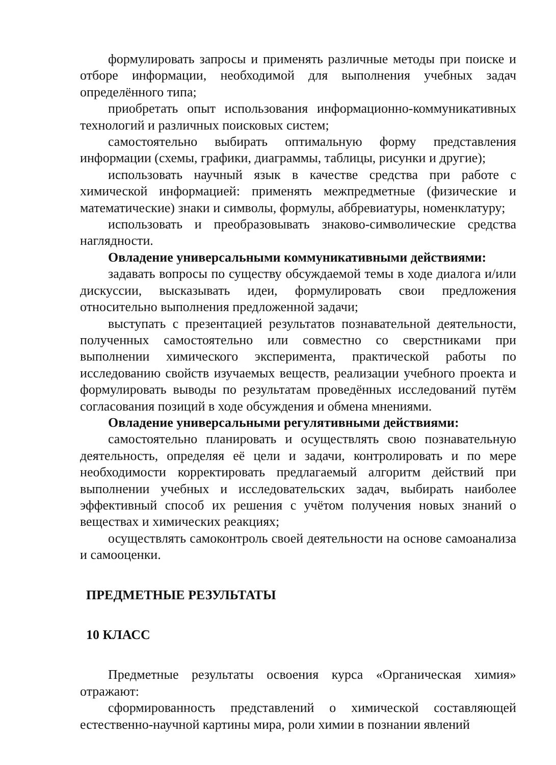формулировать запросы и применять различные методы при поиске и отборе информации, необходимой для выполнения учебных задач определённого типа;
приобретать опыт использования информационно-коммуникативных технологий и различных поисковых систем;
самостоятельно выбирать оптимальную форму представления информации (схемы, графики, диаграммы, таблицы, рисунки и другие);
использовать научный язык в качестве средства при работе с химической информацией: применять межпредметные (физические и математические) знаки и символы, формулы, аббревиатуры, номенклатуру;
использовать и преобразовывать знаково-символические средства наглядности.
Овладение универсальными коммуникативными действиями:
задавать вопросы по существу обсуждаемой темы в ходе диалога и/или дискуссии, высказывать идеи, формулировать свои предложения относительно выполнения предложенной задачи;
выступать с презентацией результатов познавательной деятельности, полученных самостоятельно или совместно со сверстниками при выполнении химического эксперимента, практической работы по исследованию свойств изучаемых веществ, реализации учебного проекта и формулировать выводы по результатам проведённых исследований путём согласования позиций в ходе обсуждения и обмена мнениями.
Овладение универсальными регулятивными действиями:
самостоятельно планировать и осуществлять свою познавательную деятельность, определяя её цели и задачи, контролировать и по мере необходимости корректировать предлагаемый алгоритм действий при выполнении учебных и исследовательских задач, выбирать наиболее эффективный способ их решения с учётом получения новых знаний о веществах и химических реакциях;
осуществлять самоконтроль своей деятельности на основе самоанализа и самооценки.
ПРЕДМЕТНЫЕ РЕЗУЛЬТАТЫ
10 КЛАСС
Предметные результаты освоения курса «Органическая химия» отражают:
сформированность представлений о химической составляющей естественно-научной картины мира, роли химии в познании явлений